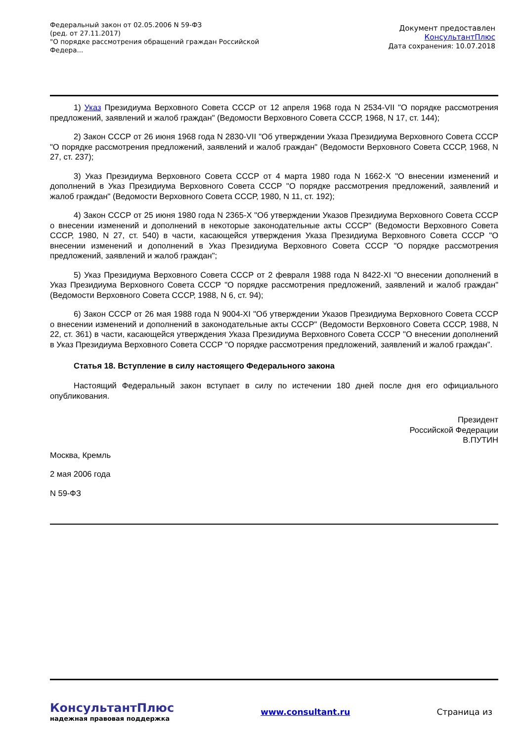Федеральный закон от 02.05.2006 N 59-ФЗ
(ред. от 27.11.2017)
"О порядке рассмотрения обращений граждан Российской
Федера...
Документ предоставлен
КонсультантПлюс
Дата сохранения: 10.07.2018
1) Указ Президиума Верховного Совета СССР от 12 апреля 1968 года N 2534-VII "О порядке рассмотрения предложений, заявлений и жалоб граждан" (Ведомости Верховного Совета СССР, 1968, N 17, ст. 144);
2) Закон СССР от 26 июня 1968 года N 2830-VII "Об утверждении Указа Президиума Верховного Совета СССР "О порядке рассмотрения предложений, заявлений и жалоб граждан" (Ведомости Верховного Совета СССР, 1968, N 27, ст. 237);
3) Указ Президиума Верховного Совета СССР от 4 марта 1980 года N 1662-X "О внесении изменений и дополнений в Указ Президиума Верховного Совета СССР "О порядке рассмотрения предложений, заявлений и жалоб граждан" (Ведомости Верховного Совета СССР, 1980, N 11, ст. 192);
4) Закон СССР от 25 июня 1980 года N 2365-X "Об утверждении Указов Президиума Верховного Совета СССР о внесении изменений и дополнений в некоторые законодательные акты СССР" (Ведомости Верховного Совета СССР, 1980, N 27, ст. 540) в части, касающейся утверждения Указа Президиума Верховного Совета СССР "О внесении изменений и дополнений в Указ Президиума Верховного Совета СССР "О порядке рассмотрения предложений, заявлений и жалоб граждан";
5) Указ Президиума Верховного Совета СССР от 2 февраля 1988 года N 8422-XI "О внесении дополнений в Указ Президиума Верховного Совета СССР "О порядке рассмотрения предложений, заявлений и жалоб граждан" (Ведомости Верховного Совета СССР, 1988, N 6, ст. 94);
6) Закон СССР от 26 мая 1988 года N 9004-XI "Об утверждении Указов Президиума Верховного Совета СССР о внесении изменений и дополнений в законодательные акты СССР" (Ведомости Верховного Совета СССР, 1988, N 22, ст. 361) в части, касающейся утверждения Указа Президиума Верховного Совета СССР "О внесении дополнений в Указ Президиума Верховного Совета СССР "О порядке рассмотрения предложений, заявлений и жалоб граждан".
Статья 18. Вступление в силу настоящего Федерального закона
Настоящий Федеральный закон вступает в силу по истечении 180 дней после дня его официального опубликования.
Президент
Российской Федерации
В.ПУТИН
Москва, Кремль
2 мая 2006 года
N 59-ФЗ
КонсультантПлюс
надежная правовая поддержка
www.consultant.ru Страница из